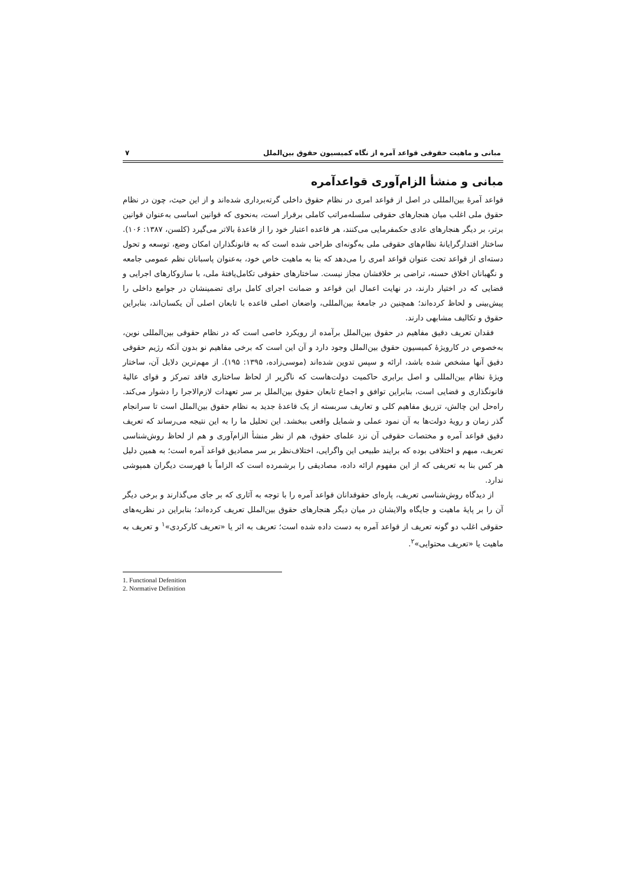مبانی و ماهیت حقوقی قواعد آمره از نگاه کمیسیون حقوق بین‌الملل ۷
مبانی و منشأ الزام‌آوری قواعدآمره
قواعد آمرهٔ بین‌المللی در اصل از قواعد امری در نظام حقوق داخلی گرته‌برداری شده‌اند و از این حیث، چون در نظام حقوق ملی اغلب میان هنجارهای حقوقی سلسله‌مراتب کاملی برقرار است، به‌نحوی که قوانین اساسی به‌عنوان قوانین برتر، بر دیگر هنجارهای عادی حکمفرمایی می‌کنند، هر قاعده اعتبار خود را از قاعدهٔ بالاتر می‌گیرد (کلسن، ۱۳۸۷: ۱۰۶). ساختار اقتدارگرایانهٔ نظام‌های حقوقی ملی به‌گونه‌ای طراحی شده است که به قانونگذاران امکان وضع، توسعه و تحول دسته‌ای از قواعد تحت عنوان قواعد امری را می‌دهد که بنا به ماهیت خاص خود، به‌عنوان پاسبانان نظم عمومی جامعه و نگهبانان اخلاق حسنه، تراضی بر خلافشان مجاز نیست. ساختارهای حقوقی تکامل‌یافتهٔ ملی، با سازوکارهای اجرایی و قضایی که در اختیار دارند، در نهایت اعمال این قواعد و ضمانت اجرای کامل برای تضمینشان در جوامع داخلی را پیش‌بینی و لحاظ کرده‌اند؛ همچنین در جامعهٔ بین‌المللی، واضعان اصلی قاعده با تابعان اصلی آن یکسان‌اند، بنابراین حقوق و تکالیف مشابهی دارند.
فقدان تعریف دقیق مفاهیم در حقوق بین‌الملل برآمده از رویکرد خاصی است که در نظام حقوقی بین‌المللی نوین، به‌خصوص در کارویژهٔ کمیسیون حقوق بین‌الملل وجود دارد و آن این است که برخی مفاهیم نو بدون آنکه رژیم حقوقی دقیق آنها مشخص شده باشد، ارائه و سپس تدوین شده‌اند (موسی‌زاده، ۱۳۹۵: ۱۹۵). از مهم‌ترین دلایل آن، ساختار ویژهٔ نظام بین‌المللی و اصل برابری حاکمیت دولت‌هاست که ناگزیر از لحاظ ساختاری فاقد تمرکز و قوای عالیهٔ قانونگذاری و قضایی است، بنابراین توافق و اجماع تابعان حقوق بین‌الملل بر سر تعهدات لازم‌الاجرا را دشوار می‌کند. راه‌حل این چالش، تزریق مفاهیم کلی و تعاریف سربسته از یک قاعدهٔ جدید به نظام حقوق بین‌الملل است تا سرانجام گذر زمان و رویهٔ دولت‌ها به آن نمود عملی و شمایل واقعی ببخشد. این تحلیل ما را به این نتیجه می‌رساند که تعریف دقیق قواعد آمره و مختصات حقوقی آن نزد علمای حقوق، هم از نظر منشأ الزام‌آوری و هم از لحاظ روش‌شناسی تعریف، مبهم و اختلافی بوده که برایند طبیعی این واگرایی، اختلاف‌نظر بر سر مصادیق قواعد آمره است؛ به همین دلیل هر کس بنا به تعریفی که از این مفهوم ارائه داده، مصادیقی را برشمرده است که الزاماً با فهرست دیگران همپوشی ندارد.
از دیدگاه روش‌شناسی تعریف، پاره‌ای حقوقدانان قواعد آمره را با توجه به آثاری که بر جای می‌گذارند و برخی دیگر آن را بر پایهٔ ماهیت و جایگاه والایشان در میان دیگر هنجارهای حقوق بین‌الملل تعریف کرده‌اند؛ بنابراین در نظریه‌های حقوقی اغلب دو گونه تعریف از قواعد آمره به دست داده شده است؛ تعریف به اثر یا «تعریف کارکردی»<sup>۱</sup> و تعریف به ماهیت یا «تعریف محتوایی»<sup>۲</sup>.
1. Functional Defenition
2. Normative Definition